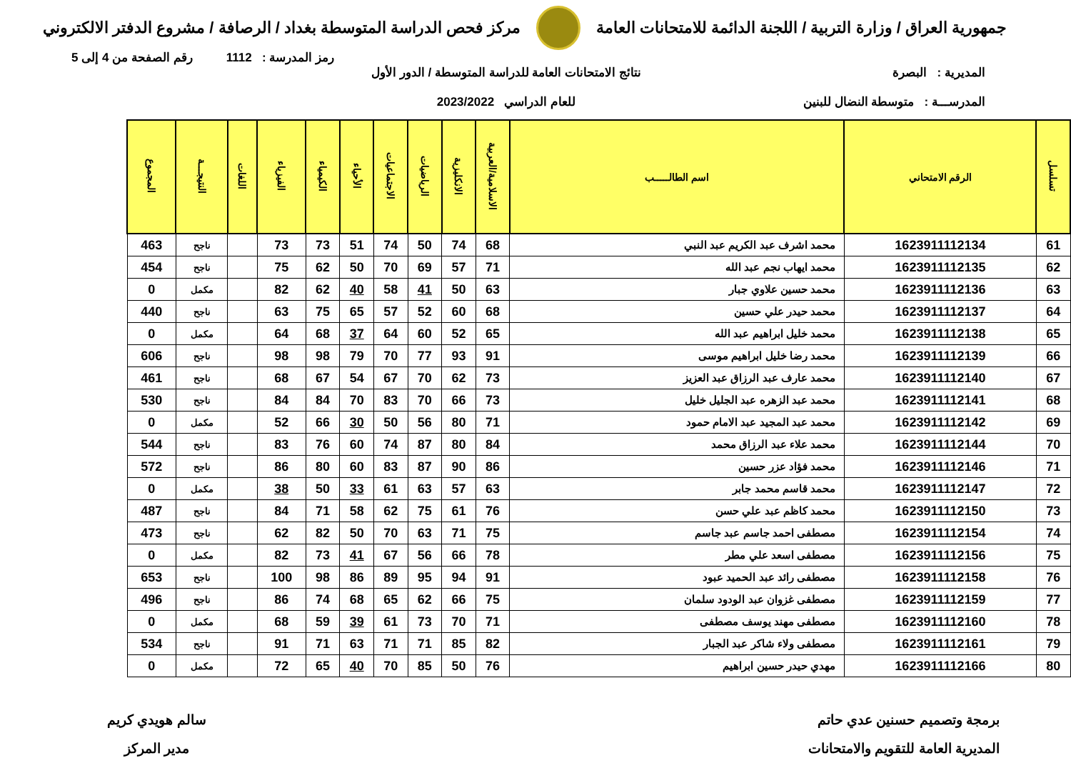جمهورية العراق / وزارة التربية / اللجنة الدائمة للامتحانات العامة
مركز فحص الدراسة المتوسطة بغداد / الرصافة / مشروع الدفتر الالكتروني
رمز المدرسة : 1112 رقم الصفحة من 4 إلى 5
المديرية : البصرة
المدرســـة : متوسطة النضال للبنين
نتائج الامتحانات العامة للدراسة المتوسطة / الدور الأول
للعام الدراسي 2023/2022
| تسلسل | الرقم الامتحاني | اسم الطالـــــب | الاسلامية/العربية | الانكليزية | الرياضيات | الاجتماعيات | الأحياء | الكيمياء | الفيزياء | اللغات | النتيجـــة | المجموع |
| --- | --- | --- | --- | --- | --- | --- | --- | --- | --- | --- | --- | --- |
| 61 | 1623911112134 | محمد اشرف عبد الكريم عبد النبي | 68 | 74 | 50 | 74 | 51 | 73 | 73 | | ناجح | 463 |
| 62 | 1623911112135 | محمد ايهاب نجم عبد الله | 71 | 57 | 69 | 70 | 50 | 62 | 75 | | ناجح | 454 |
| 63 | 1623911112136 | محمد حسين علاوي جبار | 63 | 50 | 41 | 58 | 40 | 62 | 82 | | مكمل | 0 |
| 64 | 1623911112137 | محمد حيدر علي حسين | 68 | 60 | 52 | 57 | 65 | 75 | 63 | | ناجح | 440 |
| 65 | 1623911112138 | محمد خليل ابراهيم عبد الله | 65 | 52 | 60 | 64 | 37 | 68 | 64 | | مكمل | 0 |
| 66 | 1623911112139 | محمد رضا خليل ابراهيم موسى | 91 | 93 | 77 | 70 | 79 | 98 | 98 | | ناجح | 606 |
| 67 | 1623911112140 | محمد عارف عبد الرزاق عبد العزيز | 73 | 62 | 70 | 67 | 54 | 67 | 68 | | ناجح | 461 |
| 68 | 1623911112141 | محمد عبد الزهره عبد الجليل خليل | 73 | 66 | 70 | 83 | 70 | 84 | 84 | | ناجح | 530 |
| 69 | 1623911112142 | محمد عبد المجيد عبد الامام حمود | 71 | 80 | 56 | 50 | 30 | 66 | 52 | | مكمل | 0 |
| 70 | 1623911112144 | محمد علاء عبد الرزاق محمد | 84 | 80 | 87 | 74 | 60 | 76 | 83 | | ناجح | 544 |
| 71 | 1623911112146 | محمد فؤاد عزر حسين | 86 | 90 | 87 | 83 | 60 | 80 | 86 | | ناجح | 572 |
| 72 | 1623911112147 | محمد قاسم محمد جابر | 63 | 57 | 63 | 61 | 33 | 50 | 38 | | مكمل | 0 |
| 73 | 1623911112150 | محمد كاظم عبد علي حسن | 76 | 61 | 75 | 62 | 58 | 71 | 84 | | ناجح | 487 |
| 74 | 1623911112154 | مصطفى احمد جاسم عبد جاسم | 75 | 71 | 63 | 70 | 50 | 82 | 62 | | ناجح | 473 |
| 75 | 1623911112156 | مصطفى اسعد علي مطر | 78 | 66 | 56 | 67 | 41 | 73 | 82 | | مكمل | 0 |
| 76 | 1623911112158 | مصطفى رائد عبد الحميد عبود | 91 | 94 | 95 | 89 | 86 | 98 | 100 | | ناجح | 653 |
| 77 | 1623911112159 | مصطفى غزوان عبد الودود سلمان | 75 | 66 | 62 | 65 | 68 | 74 | 86 | | ناجح | 496 |
| 78 | 1623911112160 | مصطفى مهند يوسف مصطفى | 71 | 70 | 73 | 61 | 39 | 59 | 68 | | مكمل | 0 |
| 79 | 1623911112161 | مصطفى ولاء شاكر عبد الجبار | 82 | 85 | 71 | 71 | 63 | 71 | 91 | | ناجح | 534 |
| 80 | 1623911112166 | مهدي حيدر حسين ابراهيم | 76 | 50 | 85 | 70 | 40 | 65 | 72 | | مكمل | 0 |
برمجة وتصميم حسنين عدي حاتم
المديرية العامة للتقويم والامتحانات
سالم هويدي كريم
مدير المركز